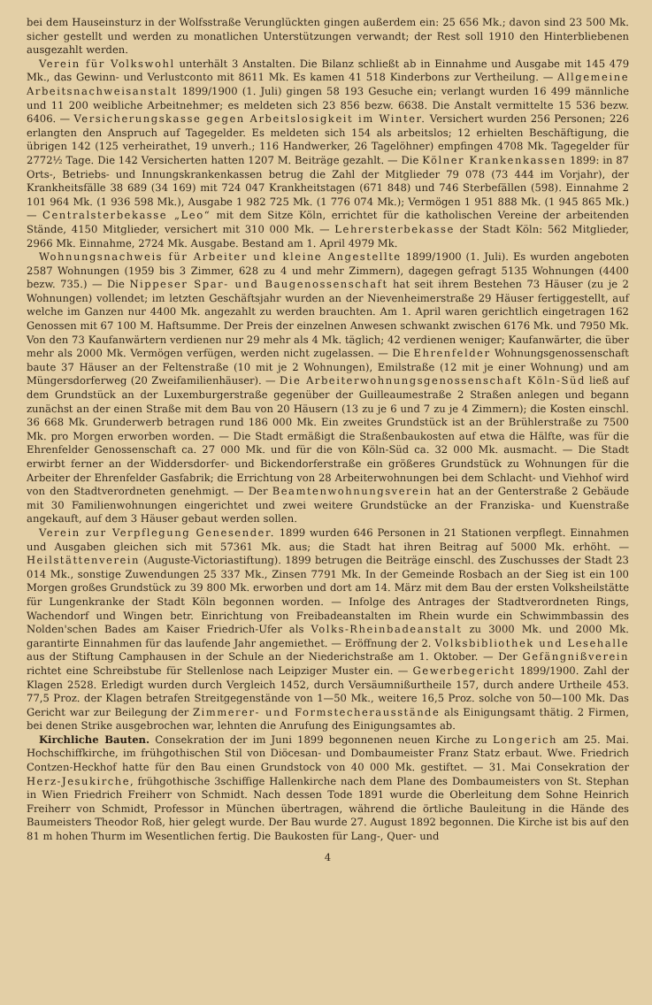bei dem Hauseinsturz in der Wolfsstraße Verunglückten gingen außerdem ein: 25 656 Mk.; davon sind 23 500 Mk. sicher gestellt und werden zu monatlichen Unterstützungen verwandt; der Rest soll 1910 den Hinterbliebenen ausgezahlt werden.
Verein für Volkswohl unterhält 3 Anstalten. Die Bilanz schließt ab in Einnahme und Ausgabe mit 145 479 Mk., das Gewinn- und Verlustconto mit 8611 Mk. Es kamen 41 518 Kinderbons zur Vertheilung. — Allgemeine Arbeitsnachweisanstalt 1899/1900 (1. Juli) gingen 58 193 Gesuche ein; verlangt wurden 16 499 männliche und 11 200 weibliche Arbeitnehmer; es meldeten sich 23 856 bezw. 6638. Die Anstalt vermittelte 15 536 bezw. 6406. — Versicherungskasse gegen Arbeitslosigkeit im Winter. Versichert wurden 256 Personen; 226 erlangten den Anspruch auf Tagegelder. Es meldeten sich 154 als arbeitslos; 12 erhielten Beschäftigung, die übrigen 142 (125 verheirathet, 19 unverh.; 116 Handwerker, 26 Tagelöhner) empfingen 4708 Mk. Tagegelder für 2772½ Tage. Die 142 Versicherten hatten 1207 M. Beiträge gezahlt. — Die Kölner Krankenkassen 1899: in 87 Orts-, Betriebs- und Innungskrankenkassen betrug die Zahl der Mitglieder 79 078 (73 444 im Vorjahr), der Krankheitsfälle 38 689 (34 169) mit 724 047 Krankheitstagen (671 848) und 746 Sterbefällen (598). Einnahme 2 101 964 Mk. (1 936 598 Mk.), Ausgabe 1 982 725 Mk. (1 776 074 Mk.); Vermögen 1 951 888 Mk. (1 945 865 Mk.) — Centralsterbekasse „Leo“ mit dem Sitze Köln, errichtet für die katholischen Vereine der arbeitenden Stände, 4150 Mitglieder, versichert mit 310 000 Mk. — Lehrersterbekasse der Stadt Köln: 562 Mitglieder, 2966 Mk. Einnahme, 2724 Mk. Ausgabe. Bestand am 1. April 4979 Mk.
Wohnungsnachweis für Arbeiter und kleine Angestellte 1899/1900 (1. Juli). Es wurden angeboten 2587 Wohnungen (1959 bis 3 Zimmer, 628 zu 4 und mehr Zimmern), dagegen gefragt 5135 Wohnungen (4400 bezw. 735.) — Die Nippeser Spar- und Baugenossenschaft hat seit ihrem Bestehen 73 Häuser (zu je 2 Wohnungen) vollendet; im letzten Geschäftsjahr wurden an der Nievenheimerstraße 29 Häuser fertiggestellt, auf welche im Ganzen nur 4400 Mk. angezahlt zu werden brauchten. Am 1. April waren gerichtlich eingetragen 162 Genossen mit 67 100 M. Haftsumme. Der Preis der einzelnen Anwesen schwankt zwischen 6176 Mk. und 7950 Mk. Von den 73 Kaufanwärtern verdienen nur 29 mehr als 4 Mk. täglich; 42 verdienen weniger; Kaufanwärter, die über mehr als 2000 Mk. Vermögen verfügen, werden nicht zugelassen. — Die Ehrenfelder Wohnungsgenossenschaft baute 37 Häuser an der Feltenstraße (10 mit je 2 Wohnungen), Emilstraße (12 mit je einer Wohnung) und am Müngersdorferweg (20 Zweifamilienhäuser). — Die Arbeiterwohnungsgenossenschaft Köln-Süd ließ auf dem Grundstück an der Luxemburgerstraße gegenüber der Guilleaumestraße 2 Straßen anlegen und begann zunächst an der einen Straße mit dem Bau von 20 Häusern (13 zu je 6 und 7 zu je 4 Zimmern); die Kosten einschl. 36 668 Mk. Grunderwerb betragen rund 186 000 Mk. Ein zweites Grundstück ist an der Brühlerstraße zu 7500 Mk. pro Morgen erworben worden. — Die Stadt ermäßigt die Straßenbaukosten auf etwa die Hälfte, was für die Ehrenfelder Genossenschaft ca. 27 000 Mk. und für die von Köln-Süd ca. 32 000 Mk. ausmacht. — Die Stadt erwirbt ferner an der Widdersdorfer- und Bickendorferstraße ein größeres Grundstück zu Wohnungen für die Arbeiter der Ehrenfelder Gasfabrik; die Errichtung von 28 Arbeiterwohnungen bei dem Schlacht- und Viehhof wird von den Stadtverordneten genehmigt. — Der Beamtenwohnungsverein hat an der Genterstraße 2 Gebäude mit 30 Familienwohnungen eingerichtet und zwei weitere Grundstücke an der Franziska- und Kuenstraße angekauft, auf dem 3 Häuser gebaut werden sollen.
Verein zur Verpflegung Genesender. 1899 wurden 646 Personen in 21 Stationen verpflegt. Einnahmen und Ausgaben gleichen sich mit 57361 Mk. aus; die Stadt hat ihren Beitrag auf 5000 Mk. erhöht. — Heilstättenverein (Auguste-Victoriastiftung). 1899 betrugen die Beiträge einschl. des Zuschusses der Stadt 23 014 Mk., sonstige Zuwendungen 25 337 Mk., Zinsen 7791 Mk. In der Gemeinde Rosbach an der Sieg ist ein 100 Morgen großes Grundstück zu 39 800 Mk. erworben und dort am 14. März mit dem Bau der ersten Volksheilstätte für Lungenkranke der Stadt Köln begonnen worden. — Infolge des Antrages der Stadtverordneten Rings, Wachendorf und Wingen betr. Einrichtung von Freibadeanstalten im Rhein wurde ein Schwimmbassin des Nolden'schen Bades am Kaiser Friedrich-Ufer als Volks-Rheinbadeanstalt zu 3000 Mk. und 2000 Mk. garantirte Einnahmen für das laufende Jahr angemiethet. — Eröffnung der 2. Volksbibliothek und Lesehalle aus der Stiftung Camphausen in der Schule an der Niederichstraße am 1. Oktober. — Der Gefängnißverein richtet eine Schreibstube für Stellenlose nach Leipziger Muster ein. — Gewerbegericht 1899/1900. Zahl der Klagen 2528. Erledigt wurden durch Vergleich 1452, durch Versäumnißurtheile 157, durch andere Urtheile 453. 77,5 Proz. der Klagen betrafen Streitgegenstände von 1—50 Mk., weitere 16,5 Proz. solche von 50—100 Mk. Das Gericht war zur Beilegung der Zimmerer- und Formstecherausstände als Einigungsamt thätig. 2 Firmen, bei denen Strike ausgebrochen war, lehnten die Anrufung des Einigungsamtes ab.
Kirchliche Bauten. Consekration der im Juni 1899 begonnenen neuen Kirche zu Longerich am 25. Mai. Hochschiffkirche, im frühgothischen Stil von Diöcesan- und Dombaumeister Franz Statz erbaut. Wwe. Friedrich Contzen-Heckhof hatte für den Bau einen Grundstock von 40 000 Mk. gestiftet. — 31. Mai Consekration der Herz-Jesukirche, frühgothische 3schiffige Hallenkirche nach dem Plane des Dombaumeisters von St. Stephan in Wien Friedrich Freiherr von Schmidt. Nach dessen Tode 1891 wurde die Oberleitung dem Sohne Heinrich Freiherr von Schmidt, Professor in München übertragen, während die örtliche Bauleitung in die Hände des Baumeisters Theodor Roß, hier gelegt wurde. Der Bau wurde 27. August 1892 begonnen. Die Kirche ist bis auf den 81 m hohen Thurm im Wesentlichen fertig. Die Baukosten für Lang-, Quer- und
4